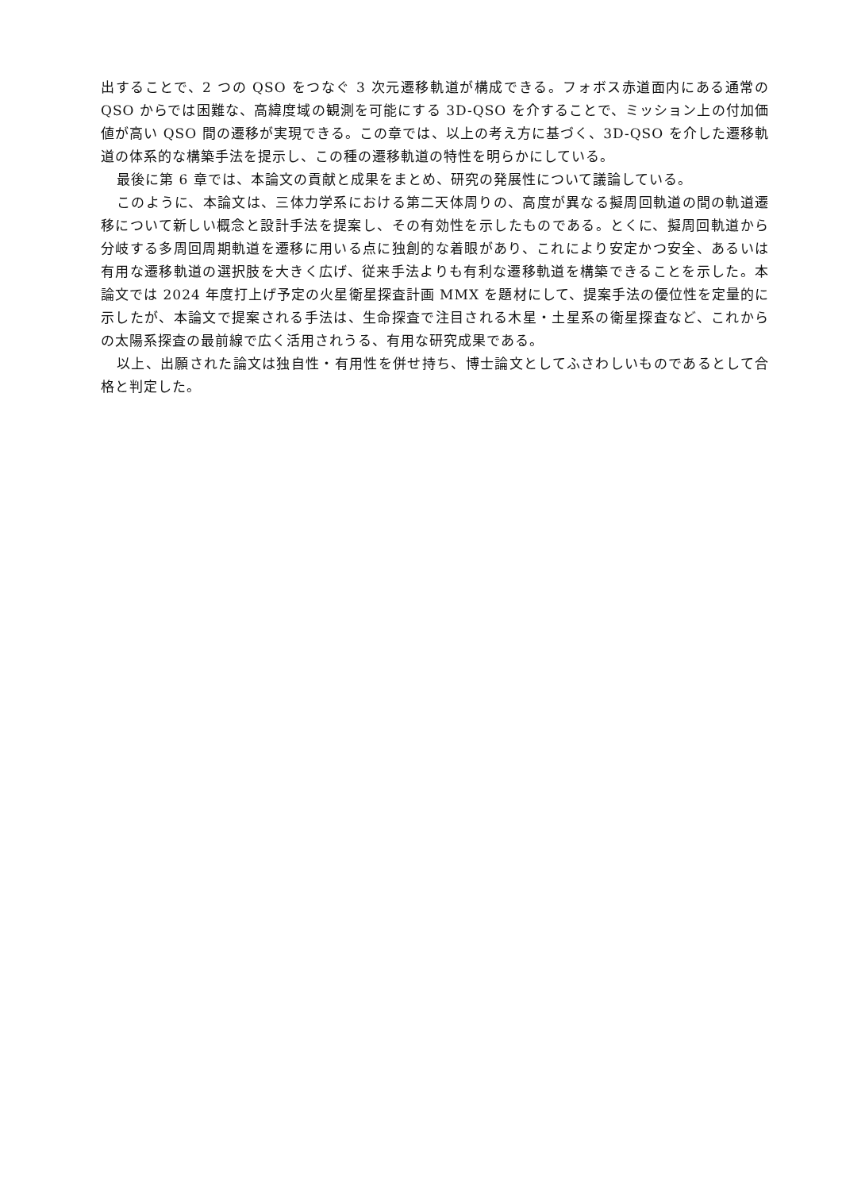出することで、2 つの QSO をつなぐ 3 次元遷移軌道が構成できる。フォボス赤道面内にある通常の QSO からでは困難な、高緯度域の観測を可能にする 3D-QSO を介することで、ミッション上の付加価値が高い QSO 間の遷移が実現できる。この章では、以上の考え方に基づく、3D-QSO を介した遷移軌道の体系的な構築手法を提示し、この種の遷移軌道の特性を明らかにしている。
最後に第 6 章では、本論文の貢献と成果をまとめ、研究の発展性について議論している。
このように、本論文は、三体力学系における第二天体周りの、高度が異なる擬周回軌道の間の軌道遷移について新しい概念と設計手法を提案し、その有効性を示したものである。とくに、擬周回軌道から分岐する多周回周期軌道を遷移に用いる点に独創的な着眼があり、これにより安定かつ安全、あるいは有用な遷移軌道の選択肢を大きく広げ、従来手法よりも有利な遷移軌道を構築できることを示した。本論文では 2024 年度打上げ予定の火星衛星探査計画 MMX を題材にして、提案手法の優位性を定量的に示したが、本論文で提案される手法は、生命探査で注目される木星・土星系の衛星探査など、これからの太陽系探査の最前線で広く活用されうる、有用な研究成果である。
以上、出願された論文は独自性・有用性を併せ持ち、博士論文としてふさわしいものであるとして合格と判定した。